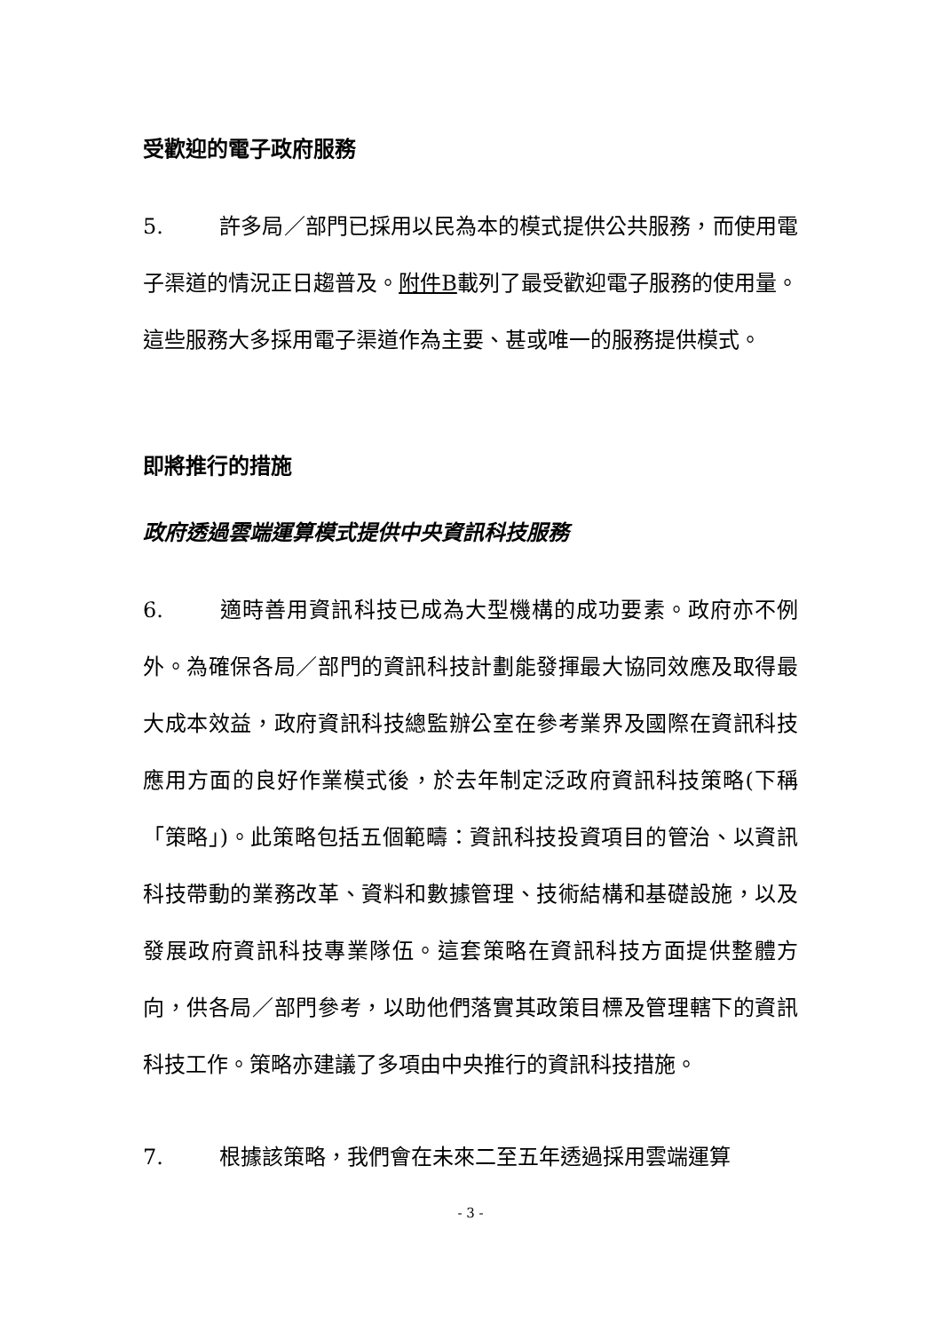受歡迎的電子政府服務
5. 許多局／部門已採用以民為本的模式提供公共服務，而使用電子渠道的情況正日趨普及。附件B載列了最受歡迎電子服務的使用量。這些服務大多採用電子渠道作為主要、甚或唯一的服務提供模式。
即將推行的措施
政府透過雲端運算模式提供中央資訊科技服務
6. 適時善用資訊科技已成為大型機構的成功要素。政府亦不例外。為確保各局／部門的資訊科技計劃能發揮最大協同效應及取得最大成本效益，政府資訊科技總監辦公室在參考業界及國際在資訊科技應用方面的良好作業模式後，於去年制定泛政府資訊科技策略(下稱「策略」)。此策略包括五個範疇：資訊科技投資項目的管治、以資訊科技帶動的業務改革、資料和數據管理、技術結構和基礎設施，以及發展政府資訊科技專業隊伍。這套策略在資訊科技方面提供整體方向，供各局／部門參考，以助他們落實其政策目標及管理轄下的資訊科技工作。策略亦建議了多項由中央推行的資訊科技措施。
7. 根據該策略，我們會在未來二至五年透過採用雲端運算
- 3 -